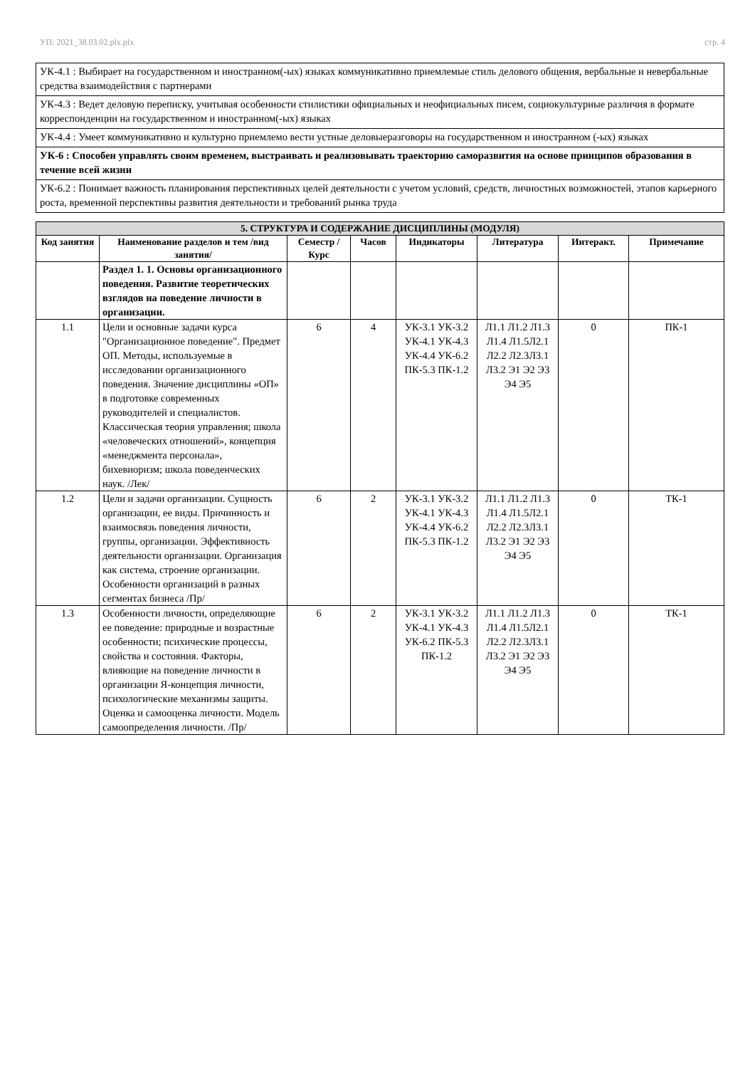УП: 2021_38.03.02.plx.plx стр. 4
| УК-4.1 : Выбирает на государственном и иностранном(-ых) языках коммуникативно приемлемые стиль делового общения, вербальные и невербальные средства взаимодействия с партнерами |
| УК-4.3 : Ведет деловую переписку, учитывая особенности стилистики официальных и неофициальных писем, социокультурные различия в формате корреспонденции на государственном и иностранном(-ых) языках |
| УК-4.4 : Умеет коммуникативно и культурно приемлемо вести устные деловыеразговоры на государственном и иностранном (-ых) языках |
| УК-6 : Способен управлять своим временем, выстраивать и реализовывать траекторию саморазвития на основе принципов образования в течение всей жизни |
| УК-6.2 : Понимает важность планирования перспективных целей деятельности с учетом условий, средств, личностных возможностей, этапов карьерного роста, временной перспективы развития деятельности и требований рынка труда |
| 5. СТРУКТУРА И СОДЕРЖАНИЕ ДИСЦИПЛИНЫ (МОДУЛЯ) | | | | | | | |
| --- | --- | --- | --- | --- | --- | --- | --- |
| Код занятия | Наименование разделов и тем /вид занятия/ | Семестр / Курс | Часов | Индикаторы | Литература | Интеракт. | Примечание |
| | Раздел 1. 1. Основы организационного поведения. Развитие теоретических взглядов на поведение личности в организации. | | | | | | |
| 1.1 | Цели и основные задачи курса "Организационное поведение". Предмет ОП. Методы, используемые в исследовании организационного поведения. Значение дисциплины «ОП» в подготовке современных руководителей и специалистов. Классическая теория управления; школа «человеческих отношений», концепция «менеджмента персонала», бихевиоризм; школа поведенческих наук. /Лек/ | 6 | 4 | УК-3.1 УК-3.2 УК-4.1 УК-4.3 УК-4.4 УК-6.2 ПК-5.3 ПК-1.2 | Л1.1 Л1.2 Л1.3 Л1.4 Л1.5Л2.1 Л2.2 Л2.3Л3.1 Л3.2 Э1 Э2 Э3 Э4 Э5 | 0 | ПК-1 |
| 1.2 | Цели и задачи организации. Сущность организации, ее виды. Причинность и взаимосвязь поведения личности, группы, организации. Эффективность деятельности организации. Организация как система, строение организации. Особенности организаций в разных сегментах бизнеса /Пр/ | 6 | 2 | УК-3.1 УК-3.2 УК-4.1 УК-4.3 УК-4.4 УК-6.2 ПК-5.3 ПК-1.2 | Л1.1 Л1.2 Л1.3 Л1.4 Л1.5Л2.1 Л2.2 Л2.3Л3.1 Л3.2 Э1 Э2 Э3 Э4 Э5 | 0 | ТК-1 |
| 1.3 | Особенности личности, определяющие ее поведение: природные и возрастные особенности; психические процессы, свойства и состояния. Факторы, влияющие на поведение личности в организации Я-концепция личности, психологические механизмы защиты. Оценка и самооценка личности. Модель самоопределения личности. /Пр/ | 6 | 2 | УК-3.1 УК-3.2 УК-4.1 УК-4.3 УК-6.2 ПК-5.3 ПК-1.2 | Л1.1 Л1.2 Л1.3 Л1.4 Л1.5Л2.1 Л2.2 Л2.3Л3.1 Л3.2 Э1 Э2 Э3 Э4 Э5 | 0 | ТК-1 |